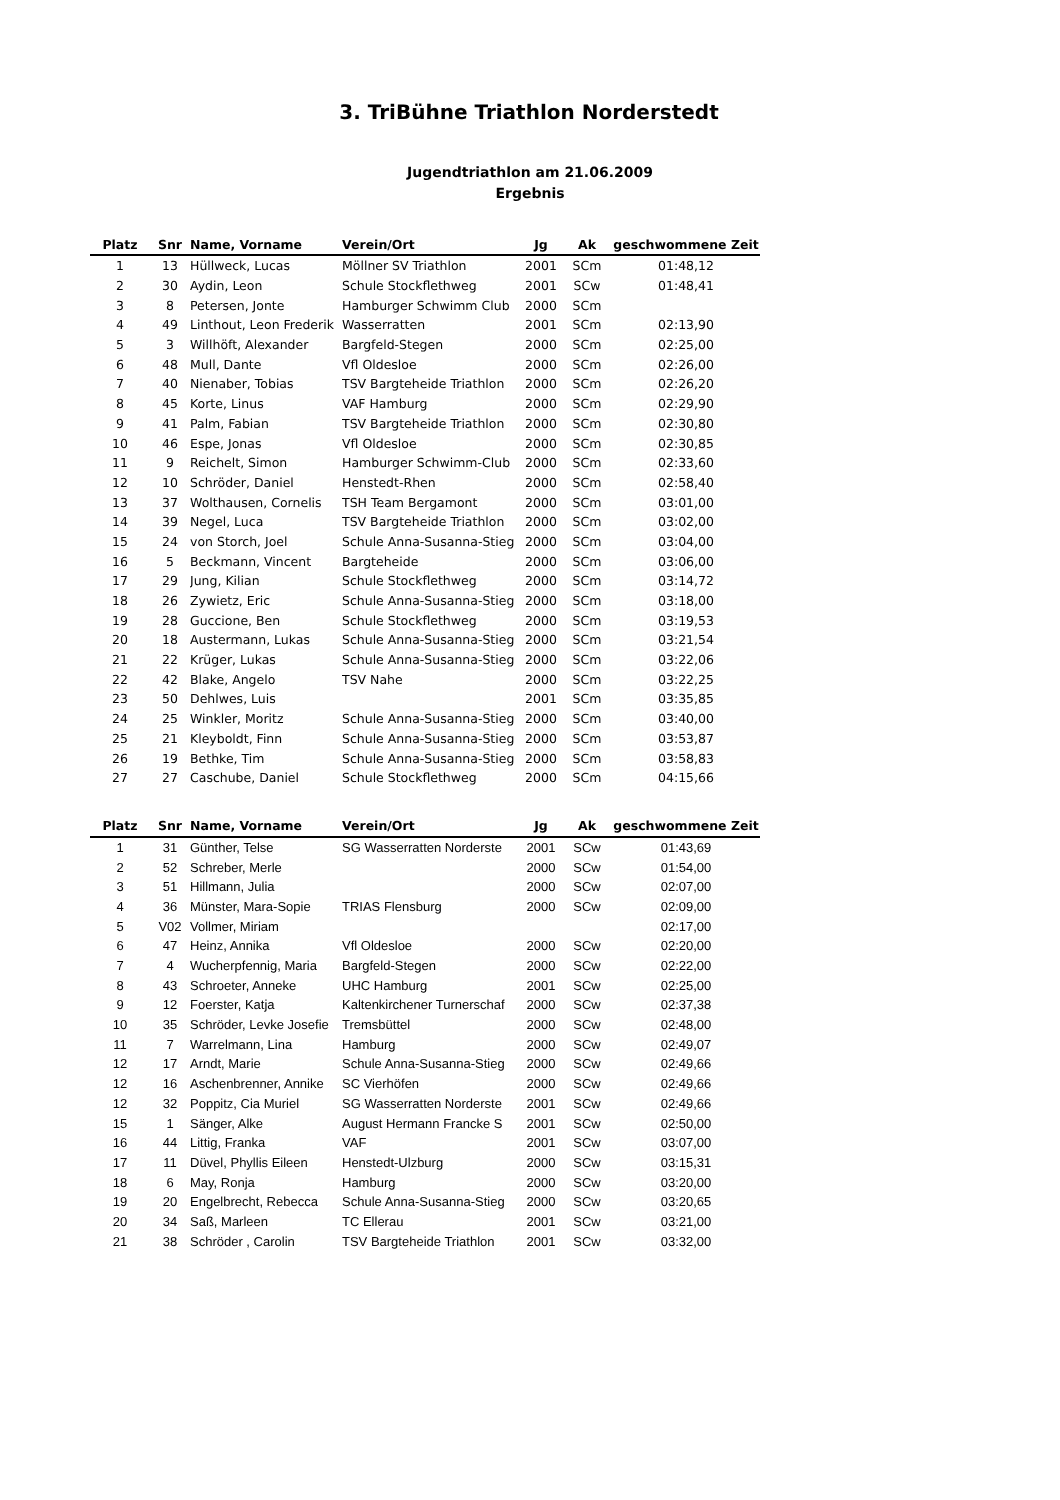3. TriBühne Triathlon Norderstedt
Jugendtriathlon am 21.06.2009
Ergebnis
| Platz | Snr | Name, Vorname | Verein/Ort | Jg | Ak | geschwommene Zeit |
| --- | --- | --- | --- | --- | --- | --- |
| 1 | 13 | Hüllweck, Lucas | Möllner SV Triathlon | 2001 | SCm | 01:48,12 |
| 2 | 30 | Aydin, Leon | Schule Stockflethweg | 2001 | SCw | 01:48,41 |
| 3 | 8 | Petersen, Jonte | Hamburger Schwimm Club | 2000 | SCm | |
| 4 | 49 | Linthout, Leon Frederik | Wasserratten | 2001 | SCm | 02:13,90 |
| 5 | 3 | Willhöft, Alexander | Bargfeld-Stegen | 2000 | SCm | 02:25,00 |
| 6 | 48 | Mull, Dante | Vfl Oldesloe | 2000 | SCm | 02:26,00 |
| 7 | 40 | Nienaber, Tobias | TSV Bargteheide Triathlon | 2000 | SCm | 02:26,20 |
| 8 | 45 | Korte, Linus | VAF Hamburg | 2000 | SCm | 02:29,90 |
| 9 | 41 | Palm, Fabian | TSV Bargteheide Triathlon | 2000 | SCm | 02:30,80 |
| 10 | 46 | Espe, Jonas | Vfl Oldesloe | 2000 | SCm | 02:30,85 |
| 11 | 9 | Reichelt, Simon | Hamburger Schwimm-Club | 2000 | SCm | 02:33,60 |
| 12 | 10 | Schröder, Daniel | Henstedt-Rhen | 2000 | SCm | 02:58,40 |
| 13 | 37 | Wolthausen, Cornelis | TSH Team Bergamont | 2000 | SCm | 03:01,00 |
| 14 | 39 | Negel, Luca | TSV Bargteheide Triathlon | 2000 | SCm | 03:02,00 |
| 15 | 24 | von Storch, Joel | Schule Anna-Susanna-Stieg | 2000 | SCm | 03:04,00 |
| 16 | 5 | Beckmann, Vincent | Bargteheide | 2000 | SCm | 03:06,00 |
| 17 | 29 | Jung, Kilian | Schule Stockflethweg | 2000 | SCm | 03:14,72 |
| 18 | 26 | Zywietz, Eric | Schule Anna-Susanna-Stieg | 2000 | SCm | 03:18,00 |
| 19 | 28 | Guccione, Ben | Schule Stockflethweg | 2000 | SCm | 03:19,53 |
| 20 | 18 | Austermann, Lukas | Schule Anna-Susanna-Stieg | 2000 | SCm | 03:21,54 |
| 21 | 22 | Krüger, Lukas | Schule Anna-Susanna-Stieg | 2000 | SCm | 03:22,06 |
| 22 | 42 | Blake, Angelo | TSV Nahe | 2000 | SCm | 03:22,25 |
| 23 | 50 | Dehlwes, Luis | | 2001 | SCm | 03:35,85 |
| 24 | 25 | Winkler, Moritz | Schule Anna-Susanna-Stieg | 2000 | SCm | 03:40,00 |
| 25 | 21 | Kleyboldt, Finn | Schule Anna-Susanna-Stieg | 2000 | SCm | 03:53,87 |
| 26 | 19 | Bethke, Tim | Schule Anna-Susanna-Stieg | 2000 | SCm | 03:58,83 |
| 27 | 27 | Caschube, Daniel | Schule Stockflethweg | 2000 | SCm | 04:15,66 |
| Platz | Snr | Name, Vorname | Verein/Ort | Jg | Ak | geschwommene Zeit |
| --- | --- | --- | --- | --- | --- | --- |
| 1 | 31 | Günther, Telse | SG Wasserratten Norderste | 2001 | SCw | 01:43,69 |
| 2 | 52 | Schreber, Merle | | 2000 | SCw | 01:54,00 |
| 3 | 51 | Hillmann, Julia | | 2000 | SCw | 02:07,00 |
| 4 | 36 | Münster, Mara-Sopie | TRIAS Flensburg | 2000 | SCw | 02:09,00 |
| 5 | V02 | Vollmer, Miriam | | | | 02:17,00 |
| 6 | 47 | Heinz, Annika | Vfl Oldesloe | 2000 | SCw | 02:20,00 |
| 7 | 4 | Wucherpfennig, Maria | Bargfeld-Stegen | 2000 | SCw | 02:22,00 |
| 8 | 43 | Schroeter, Anneke | UHC Hamburg | 2001 | SCw | 02:25,00 |
| 9 | 12 | Foerster, Katja | Kaltenkirchener Turnerschaf | 2000 | SCw | 02:37,38 |
| 10 | 35 | Schröder, Levke Josefie | Tremsbüttel | 2000 | SCw | 02:48,00 |
| 11 | 7 | Warrelmann, Lina | Hamburg | 2000 | SCw | 02:49,07 |
| 12 | 17 | Arndt, Marie | Schule Anna-Susanna-Stieg | 2000 | SCw | 02:49,66 |
| 12 | 16 | Aschenbrenner, Annike | SC Vierhöfen | 2000 | SCw | 02:49,66 |
| 12 | 32 | Poppitz, Cia Muriel | SG Wasserratten Norderste | 2001 | SCw | 02:49,66 |
| 15 | 1 | Sänger, Alke | August Hermann Francke S | 2001 | SCw | 02:50,00 |
| 16 | 44 | Littig, Franka | VAF | 2001 | SCw | 03:07,00 |
| 17 | 11 | Düvel, Phyllis Eileen | Henstedt-Ulzburg | 2000 | SCw | 03:15,31 |
| 18 | 6 | May, Ronja | Hamburg | 2000 | SCw | 03:20,00 |
| 19 | 20 | Engelbrecht, Rebecca | Schule Anna-Susanna-Stieg | 2000 | SCw | 03:20,65 |
| 20 | 34 | Saß, Marleen | TC Ellerau | 2001 | SCw | 03:21,00 |
| 21 | 38 | Schröder , Carolin | TSV Bargteheide Triathlon | 2001 | SCw | 03:32,00 |